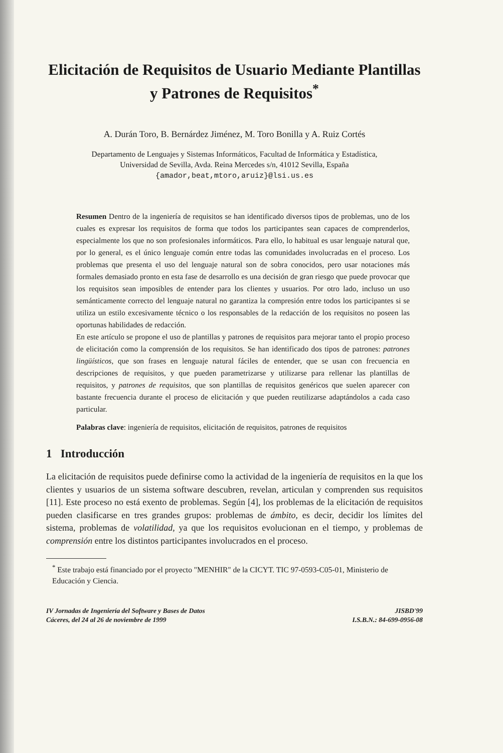Elicitación de Requisitos de Usuario Mediante Plantillas y Patrones de Requisitos<sup>*</sup>
A. Durán Toro, B. Bernárdez Jiménez, M. Toro Bonilla y A. Ruiz Cortés
Departamento de Lenguajes y Sistemas Informáticos, Facultad de Informática y Estadística,
Universidad de Sevilla, Avda. Reina Mercedes s/n, 41012 Sevilla, España
{amador,beat,mtoro,aruiz}@lsi.us.es
Resumen Dentro de la ingeniería de requisitos se han identificado diversos tipos de problemas, uno de los cuales es expresar los requisitos de forma que todos los participantes sean capaces de comprenderlos, especialmente los que no son profesionales informáticos. Para ello, lo habitual es usar lenguaje natural que, por lo general, es el único lenguaje común entre todas las comunidades involucradas en el proceso. Los problemas que presenta el uso del lenguaje natural son de sobra conocidos, pero usar notaciones más formales demasiado pronto en esta fase de desarrollo es una decisión de gran riesgo que puede provocar que los requisitos sean imposibles de entender para los clientes y usuarios. Por otro lado, incluso un uso semánticamente correcto del lenguaje natural no garantiza la compresión entre todos los participantes si se utiliza un estilo excesivamente técnico o los responsables de la redacción de los requisitos no poseen las oportunas habilidades de redacción.
En este artículo se propone el uso de plantillas y patrones de requisitos para mejorar tanto el propio proceso de elicitación como la comprensión de los requisitos. Se han identificado dos tipos de patrones: patrones lingüísticos, que son frases en lenguaje natural fáciles de entender, que se usan con frecuencia en descripciones de requisitos, y que pueden parametrizarse y utilizarse para rellenar las plantillas de requisitos, y patrones de requisitos, que son plantillas de requisitos genéricos que suelen aparecer con bastante frecuencia durante el proceso de elicitación y que pueden reutilizarse adaptándolos a cada caso particular.
Palabras clave: ingeniería de requisitos, elicitación de requisitos, patrones de requisitos
1 Introducción
La elicitación de requisitos puede definirse como la actividad de la ingeniería de requisitos en la que los clientes y usuarios de un sistema software descubren, revelan, articulan y comprenden sus requisitos [11]. Este proceso no está exento de problemas. Según [4], los problemas de la elicitación de requisitos pueden clasificarse en tres grandes grupos: problemas de ámbito, es decir, decidir los límites del sistema, problemas de volatilidad, ya que los requisitos evolucionan en el tiempo, y problemas de comprensión entre los distintos participantes involucrados en el proceso.
<sup>*</sup> Este trabajo está financiado por el proyecto "MENHIR" de la CICYT. TIC 97-0593-C05-01, Ministerio de Educación y Ciencia.
IV Jornadas de Ingeniería del Software y Bases de Datos
Cáceres, del 24 al 26 de noviembre de 1999
JISBD'99
I.S.B.N.: 84-699-0956-08